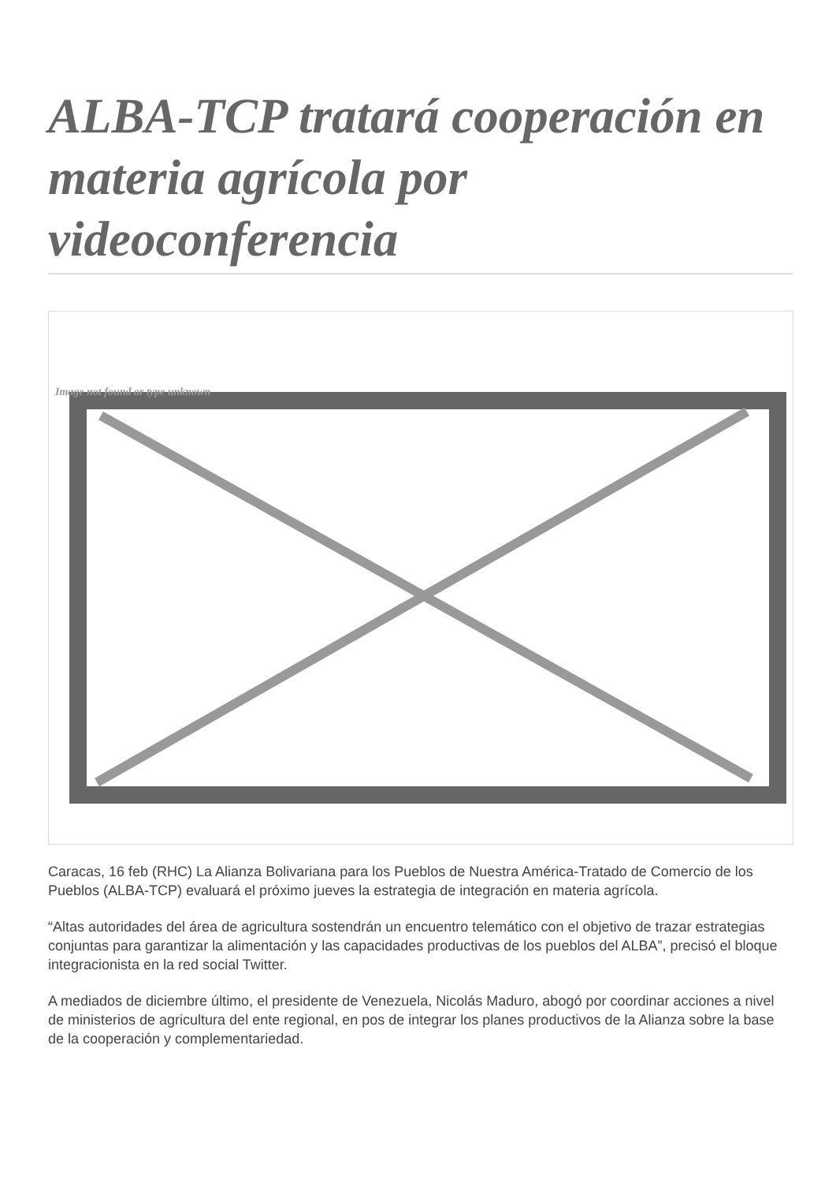ALBA-TCP tratará cooperación en materia agrícola por videoconferencia
Image not found or type unknown
Caracas, 16 feb (RHC) La Alianza Bolivariana para los Pueblos de Nuestra América-Tratado de Comercio de los Pueblos (ALBA-TCP) evaluará el próximo jueves la estrategia de integración en materia agrícola.
“Altas autoridades del área de agricultura sostendrán un encuentro telemático con el objetivo de trazar estrategias conjuntas para garantizar la alimentación y las capacidades productivas de los pueblos del ALBA”, precisó el bloque integracionista en la red social Twitter.
A mediados de diciembre último, el presidente de Venezuela, Nicolás Maduro, abogó por coordinar acciones a nivel de ministerios de agricultura del ente regional, en pos de integrar los planes productivos de la Alianza sobre la base de la cooperación y complementariedad.